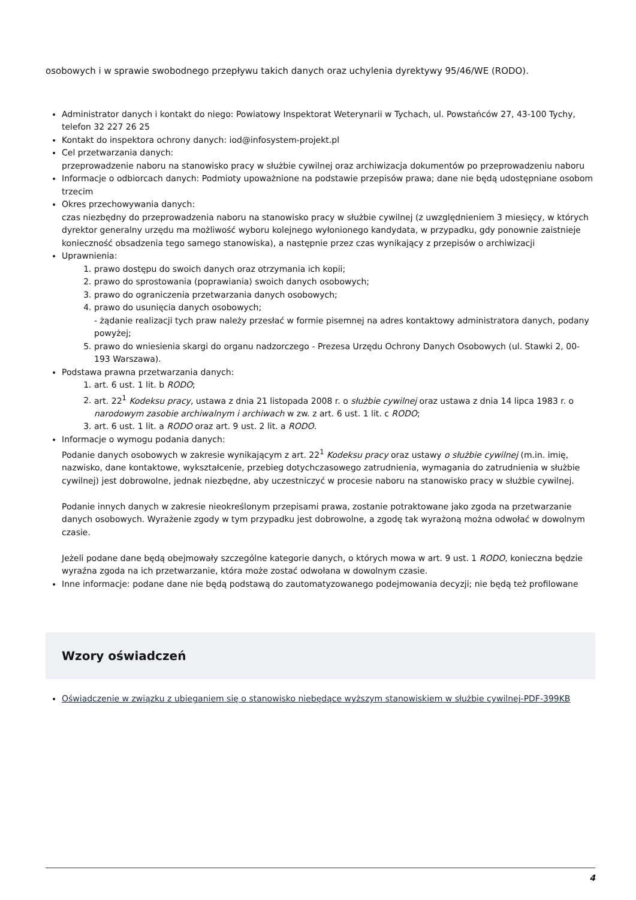osobowych i w sprawie swobodnego przepływu takich danych oraz uchylenia dyrektywy 95/46/WE (RODO).
Administrator danych i kontakt do niego: Powiatowy Inspektorat Weterynarii w Tychach, ul. Powstańców 27, 43-100 Tychy, telefon 32 227 26 25
Kontakt do inspektora ochrony danych: iod@infosystem-projekt.pl
Cel przetwarzania danych:
przeprowadzenie naboru na stanowisko pracy w służbie cywilnej oraz archiwizacja dokumentów po przeprowadzeniu naboru
Informacje o odbiorcach danych: Podmioty upoważnione na podstawie przepisów prawa; dane nie będą udostępniane osobom trzecim
Okres przechowywania danych:
czas niezbędny do przeprowadzenia naboru na stanowisko pracy w służbie cywilnej (z uwzględnieniem 3 miesięcy, w których dyrektor generalny urzędu ma możliwość wyboru kolejnego wyłonionego kandydata, w przypadku, gdy ponownie zaistnieje konieczność obsadzenia tego samego stanowiska), a następnie przez czas wynikający z przepisów o archiwizacji
Uprawnienia:
1. prawo dostępu do swoich danych oraz otrzymania ich kopii;
2. prawo do sprostowania (poprawiania) swoich danych osobowych;
3. prawo do ograniczenia przetwarzania danych osobowych;
4. prawo do usunięcia danych osobowych;
- żądanie realizacji tych praw należy przesłać w formie pisemnej na adres kontaktowy administratora danych, podany powyżej;
5. prawo do wniesienia skargi do organu nadzorczego - Prezesa Urzędu Ochrony Danych Osobowych (ul. Stawki 2, 00-193 Warszawa).
Podstawa prawna przetwarzania danych:
1. art. 6 ust. 1 lit. b RODO;
2. art. 22<sup>1</sup> Kodeksu pracy, ustawa z dnia 21 listopada 2008 r. o służbie cywilnej oraz ustawa z dnia 14 lipca 1983 r. o narodowym zasobie archiwalnym i archiwach w zw. z art. 6 ust. 1 lit. c RODO;
3. art. 6 ust. 1 lit. a RODO oraz art. 9 ust. 2 lit. a RODO.
Informacje o wymogu podania danych:
Podanie danych osobowych w zakresie wynikającym z art. 22<sup>1</sup> Kodeksu pracy oraz ustawy o służbie cywilnej (m.in. imię, nazwisko, dane kontaktowe, wykształcenie, przebieg dotychczasowego zatrudnienia, wymagania do zatrudnienia w służbie cywilnej) jest dobrowolne, jednak niezbędne, aby uczestniczyć w procesie naboru na stanowisko pracy w służbie cywilnej.
Podanie innych danych w zakresie nieokreślonym przepisami prawa, zostanie potraktowane jako zgoda na przetwarzanie danych osobowych. Wyrażenie zgody w tym przypadku jest dobrowolne, a zgodę tak wyrażoną można odwołać w dowolnym czasie.
Jeżeli podane dane będą obejmowały szczególne kategorie danych, o których mowa w art. 9 ust. 1 RODO, konieczna będzie wyraźna zgoda na ich przetwarzanie, która może zostać odwołana w dowolnym czasie.
Inne informacje: podane dane nie będą podstawą do zautomatyzowanego podejmowania decyzji; nie będą też profilowane
Wzory oświadczeń
Oświadczenie w związku z ubieganiem się o stanowisko niebędące wyższym stanowiskiem w służbie cywilnej-PDF-399KB
4